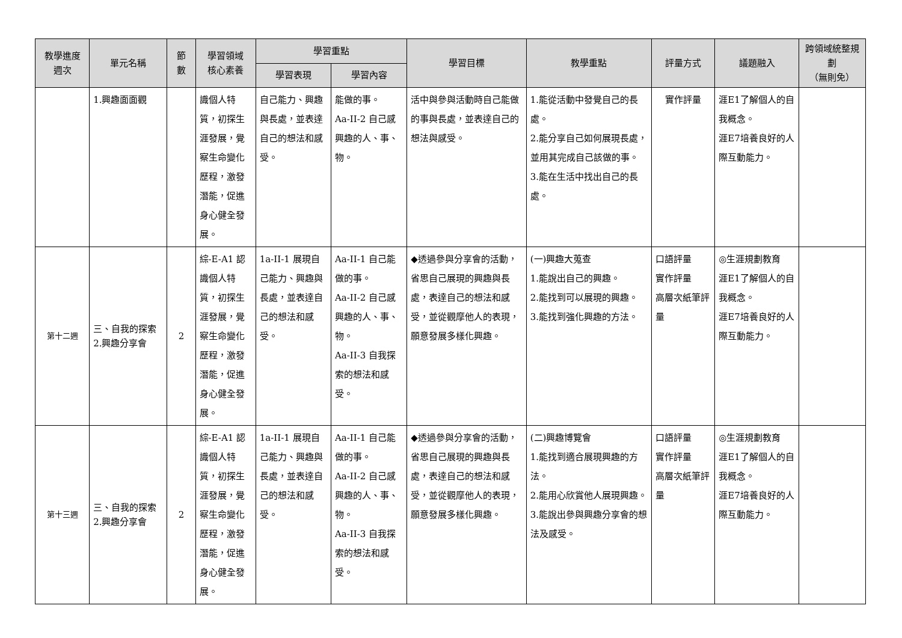| 教學進度 週次 | 單元名稱 | 節 數 | 學習領域 核心素養 | 學習重點 | | 學習目標 | 教學重點 | 評量方式 | 議題融入 | 跨領域統整規劃 （無則免） |
| --- | --- | --- | --- | --- | --- | --- | --- | --- | --- | --- |
| | | | | 學習表現 | 學習內容 | | | | | |
| | 1.興趣面面觀 | | 識個人特質，初探生涯發展，覺察生命變化歷程，激發潛能，促進身心健全發展。 | 自己能力、興趣與長處，並表達自己的想法和感受。 | 能做的事。 Aa-II-2 自己感興趣的人、事、物。 | 活中與參與活動時自己能做的事與長處，並表達自己的想法與感受。 | 1.能從活動中發覺自己的長處。 2.能分享自己如何展現長處，並用其完成自己該做的事。 3.能在生活中找出自己的長處。 | 實作評量 | 涯E1了解個人的自我概念。 涯E7培養良好的人際互動能力。 | |
| 第十二週 | 三、自我的探索 2.興趣分享會 | 2 | 綜-E-A1 認識個人特質，初探生涯發展，覺察生命變化歷程，激發潛能，促進身心健全發展。 | 1a-II-1 展現自己能力、興趣與長處，並表達自己的想法和感受。 | Aa-II-1 自己能做的事。 Aa-II-2 自己感興趣的人、事、物。 Aa-II-3 自我探索的想法和感受。 | ◆透過參與分享會的活動，省思自己展現的興趣與長處，表達自己的想法和感受，並從觀摩他人的表現，願意發展多樣化興趣。 | (一)興趣大蒐查 1.能說出自己的興趣。 2.能找到可以展現的興趣。 3.能找到強化興趣的方法。 | 口語評量 實作評量 高層次紙筆評量 | ◎生涯規劃教育 涯E1了解個人的自我概念。 涯E7培養良好的人際互動能力。 | |
| 第十三週 | 三、自我的探索 2.興趣分享會 | 2 | 綜-E-A1 認識個人特質，初探生涯發展，覺察生命變化歷程，激發潛能，促進身心健全發展。 | 1a-II-1 展現自己能力、興趣與長處，並表達自己的想法和感受。 | Aa-II-1 自己能做的事。 Aa-II-2 自己感興趣的人、事、物。 Aa-II-3 自我探索的想法和感受。 | ◆透過參與分享會的活動，省思自己展現的興趣與長處，表達自己的想法和感受，並從觀摩他人的表現，願意發展多樣化興趣。 | (二)興趣博覽會 1.能找到適合展現興趣的方法。 2.能用心欣賞他人展現興趣。 3.能說出參與興趣分享會的想法及感受。 | 口語評量 實作評量 高層次紙筆評量 | ◎生涯規劃教育 涯E1了解個人的自我概念。 涯E7培養良好的人際互動能力。 | |